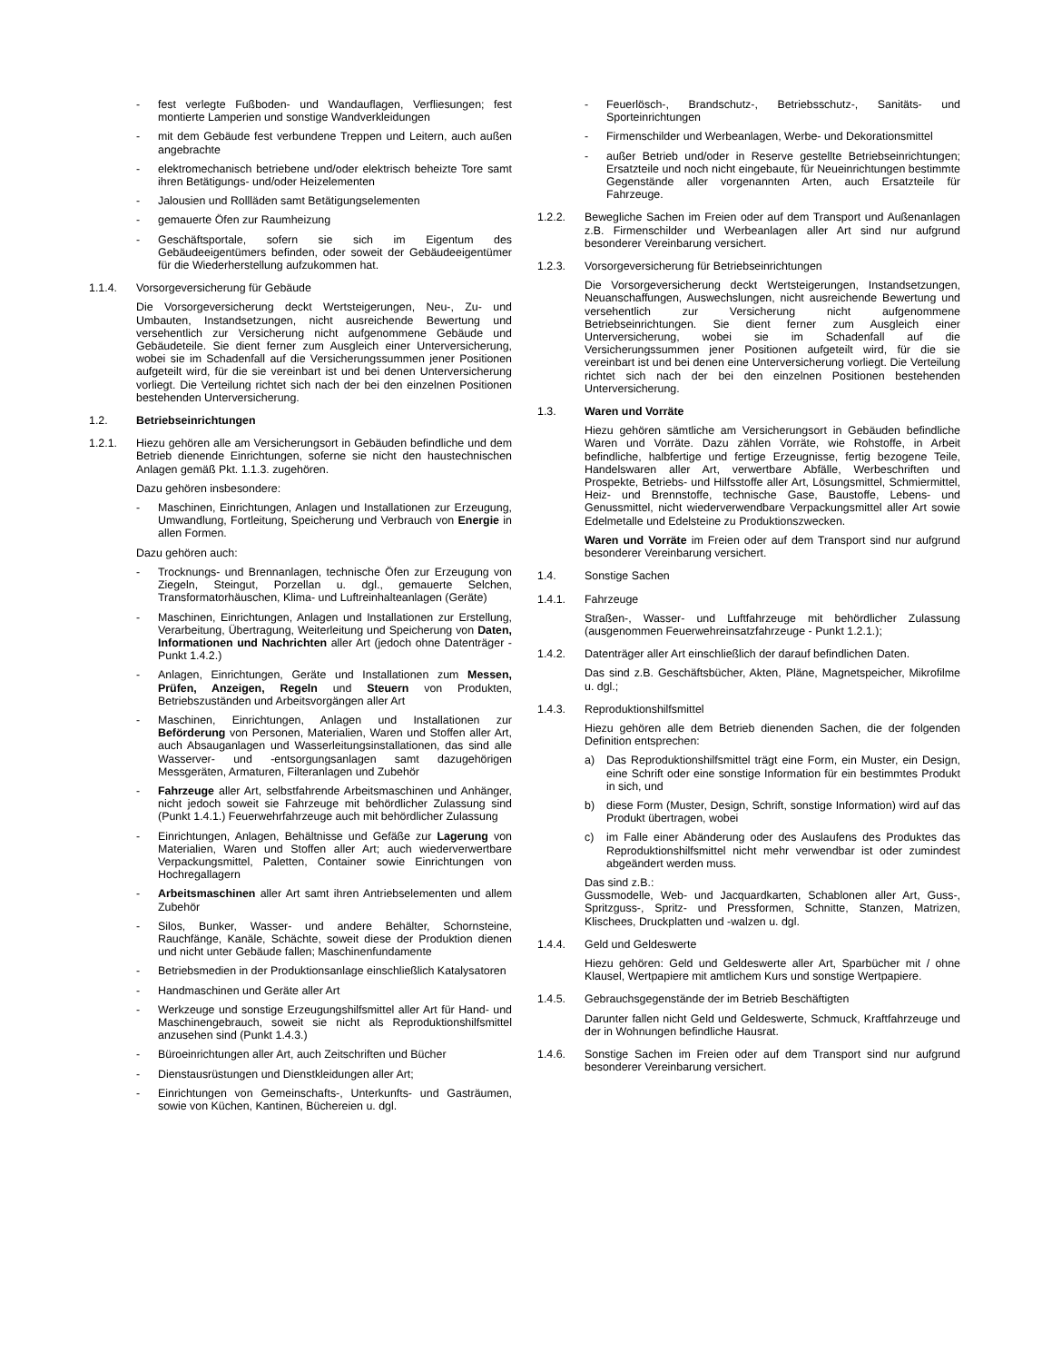- fest verlegte Fußboden- und Wandauflagen, Verfliesungen; fest montierte Lamperien und sonstige Wandverkleidungen
- mit dem Gebäude fest verbundene Treppen und Leitern, auch außen angebrachte
- elektromechanisch betriebene und/oder elektrisch beheizte Tore samt ihren Betätigungs- und/oder Heizelementen
- Jalousien und Rollläden samt Betätigungselementen
- gemauerte Öfen zur Raumheizung
- Geschäftsportale, sofern sie sich im Eigentum des Gebäudeeigentümers befinden, oder soweit der Gebäudeeigentümer für die Wiederherstellung aufzukommen hat.
1.1.4. Vorsorgeversicherung für Gebäude
Die Vorsorgeversicherung deckt Wertsteigerungen, Neu-, Zu- und Umbauten, Instandsetzungen, nicht ausreichende Bewertung und versehentlich zur Versicherung nicht aufgenommene Gebäude und Gebäudeteile. Sie dient ferner zum Ausgleich einer Unterversicherung, wobei sie im Schadenfall auf die Versicherungssummen jener Positionen aufgeteilt wird, für die sie vereinbart ist und bei denen Unterversicherung vorliegt. Die Verteilung richtet sich nach der bei den einzelnen Positionen bestehenden Unterversicherung.
1.2. Betriebseinrichtungen
1.2.1. Hiezu gehören alle am Versicherungsort in Gebäuden befindliche und dem Betrieb dienende Einrichtungen, soferne sie nicht den haustechnischen Anlagen gemäß Pkt. 1.1.3. zugehören.
Dazu gehören insbesondere:
- Maschinen, Einrichtungen, Anlagen und Installationen zur Erzeugung, Umwandlung, Fortleitung, Speicherung und Verbrauch von Energie in allen Formen.
Dazu gehören auch:
- Trocknungs- und Brennanlagen, technische Öfen zur Erzeugung von Ziegeln, Steingut, Porzellan u. dgl., gemauerte Selchen, Transformatorhäuschen, Klima- und Luftreinhalteanlagen (Geräte)
- Maschinen, Einrichtungen, Anlagen und Installationen zur Erstellung, Verarbeitung, Übertragung, Weiterleitung und Speicherung von Daten, Informationen und Nachrichten aller Art (jedoch ohne Datenträger - Punkt 1.4.2.)
- Anlagen, Einrichtungen, Geräte und Installationen zum Messen, Prüfen, Anzeigen, Regeln und Steuern von Produkten, Betriebszuständen und Arbeitsvorgängen aller Art
- Maschinen, Einrichtungen, Anlagen und Installationen zur Beförderung von Personen, Materialien, Waren und Stoffen aller Art, auch Absauganlagen und Wasserleitungsinstallationen, das sind alle Wasserver- und -entsorgungsanlagen samt dazugehörigen Messgeräten, Armaturen, Filteranlagen und Zubehör
- Fahrzeuge aller Art, selbstfahrende Arbeitsmaschinen und Anhänger, nicht jedoch soweit sie Fahrzeuge mit behördlicher Zulassung sind (Punkt 1.4.1.) Feuerwehrfahrzeuge auch mit behördlicher Zulassung
- Einrichtungen, Anlagen, Behältnisse und Gefäße zur Lagerung von Materialien, Waren und Stoffen aller Art; auch wiederverwertbare Verpackungsmittel, Paletten, Container sowie Einrichtungen von Hochregallagern
- Arbeitsmaschinen aller Art samt ihren Antriebselementen und allem Zubehör
- Silos, Bunker, Wasser- und andere Behälter, Schornsteine, Rauchfänge, Kanäle, Schächte, soweit diese der Produktion dienen und nicht unter Gebäude fallen; Maschinenfundamente
- Betriebsmedien in der Produktionsanlage einschließlich Katalysatoren
- Handmaschinen und Geräte aller Art
- Werkzeuge und sonstige Erzeugungshilfsmittel aller Art für Hand- und Maschinengebrauch, soweit sie nicht als Reproduktionshilfsmittel anzusehen sind (Punkt 1.4.3.)
- Büroeinrichtungen aller Art, auch Zeitschriften und Bücher
- Dienstausrüstungen und Dienstkleidungen aller Art;
- Einrichtungen von Gemeinschafts-, Unterkunfts- und Gasträumen, sowie von Küchen, Kantinen, Büchereien u. dgl.
- Feuerlösch-, Brandschutz-, Betriebsschutz-, Sanitäts- und Sporteinrichtungen
- Firmenschilder und Werbeanlagen, Werbe- und Dekorationsmittel
- außer Betrieb und/oder in Reserve gestellte Betriebseinrichtungen; Ersatzteile und noch nicht eingebaute, für Neueinrichtungen bestimmte Gegenstände aller vorgenannten Arten, auch Ersatzteile für Fahrzeuge.
1.2.2. Bewegliche Sachen im Freien oder auf dem Transport und Außenanlagen z.B. Firmenschilder und Werbeanlagen aller Art sind nur aufgrund besonderer Vereinbarung versichert.
1.2.3. Vorsorgeversicherung für Betriebseinrichtungen
Die Vorsorgeversicherung deckt Wertsteigerungen, Instandsetzungen, Neuanschaffungen, Auswechslungen, nicht ausreichende Bewertung und versehentlich zur Versicherung nicht aufgenommene Betriebseinrichtungen. Sie dient ferner zum Ausgleich einer Unterversicherung, wobei sie im Schadenfall auf die Versicherungssummen jener Positionen aufgeteilt wird, für die sie vereinbart ist und bei denen eine Unterversicherung vorliegt. Die Verteilung richtet sich nach der bei den einzelnen Positionen bestehenden Unterversicherung.
1.3. Waren und Vorräte
Hiezu gehören sämtliche am Versicherungsort in Gebäuden befindliche Waren und Vorräte. Dazu zählen Vorräte, wie Rohstoffe, in Arbeit befindliche, halbfertige und fertige Erzeugnisse, fertig bezogene Teile, Handelswaren aller Art, verwertbare Abfälle, Werbeschriften und Prospekte, Betriebs- und Hilfsstoffe aller Art, Lösungsmittel, Schmiermittel, Heiz- und Brennstoffe, technische Gase, Baustoffe, Lebens- und Genussmittel, nicht wiederverwendbare Verpackungsmittel aller Art sowie Edelmetalle und Edelsteine zu Produktionszwecken.
Waren und Vorräte im Freien oder auf dem Transport sind nur aufgrund besonderer Vereinbarung versichert.
1.4. Sonstige Sachen
1.4.1. Fahrzeuge
Straßen-, Wasser- und Luftfahrzeuge mit behördlicher Zulassung (ausgenommen Feuerwehreinsatzfahrzeuge - Punkt 1.2.1.);
1.4.2. Datenträger aller Art einschließlich der darauf befindlichen Daten.
Das sind z.B. Geschäftsbücher, Akten, Pläne, Magnetspeicher, Mikrofilme u. dgl.;
1.4.3. Reproduktionshilfsmittel
Hiezu gehören alle dem Betrieb dienenden Sachen, die der folgenden Definition entsprechen:
a) Das Reproduktionshilfsmittel trägt eine Form, ein Muster, ein Design, eine Schrift oder eine sonstige Information für ein bestimmtes Produkt in sich, und
b) diese Form (Muster, Design, Schrift, sonstige Information) wird auf das Produkt übertragen, wobei
c) im Falle einer Abänderung oder des Auslaufens des Produktes das Reproduktionshilfsmittel nicht mehr verwendbar ist oder zumindest abgeändert werden muss.
Das sind z.B.:
Gussmodelle, Web- und Jacquardkarten, Schablonen aller Art, Guss-, Spritzguss-, Spritz- und Pressformen, Schnitte, Stanzen, Matrizen, Klischees, Druckplatten und -walzen u. dgl.
1.4.4. Geld und Geldeswerte
Hiezu gehören: Geld und Geldeswerte aller Art, Sparbücher mit / ohne Klausel, Wertpapiere mit amtlichem Kurs und sonstige Wertpapiere.
1.4.5. Gebrauchsgegenstände der im Betrieb Beschäftigten
Darunter fallen nicht Geld und Geldeswerte, Schmuck, Kraftfahrzeuge und der in Wohnungen befindliche Hausrat.
1.4.6. Sonstige Sachen im Freien oder auf dem Transport sind nur aufgrund besonderer Vereinbarung versichert.